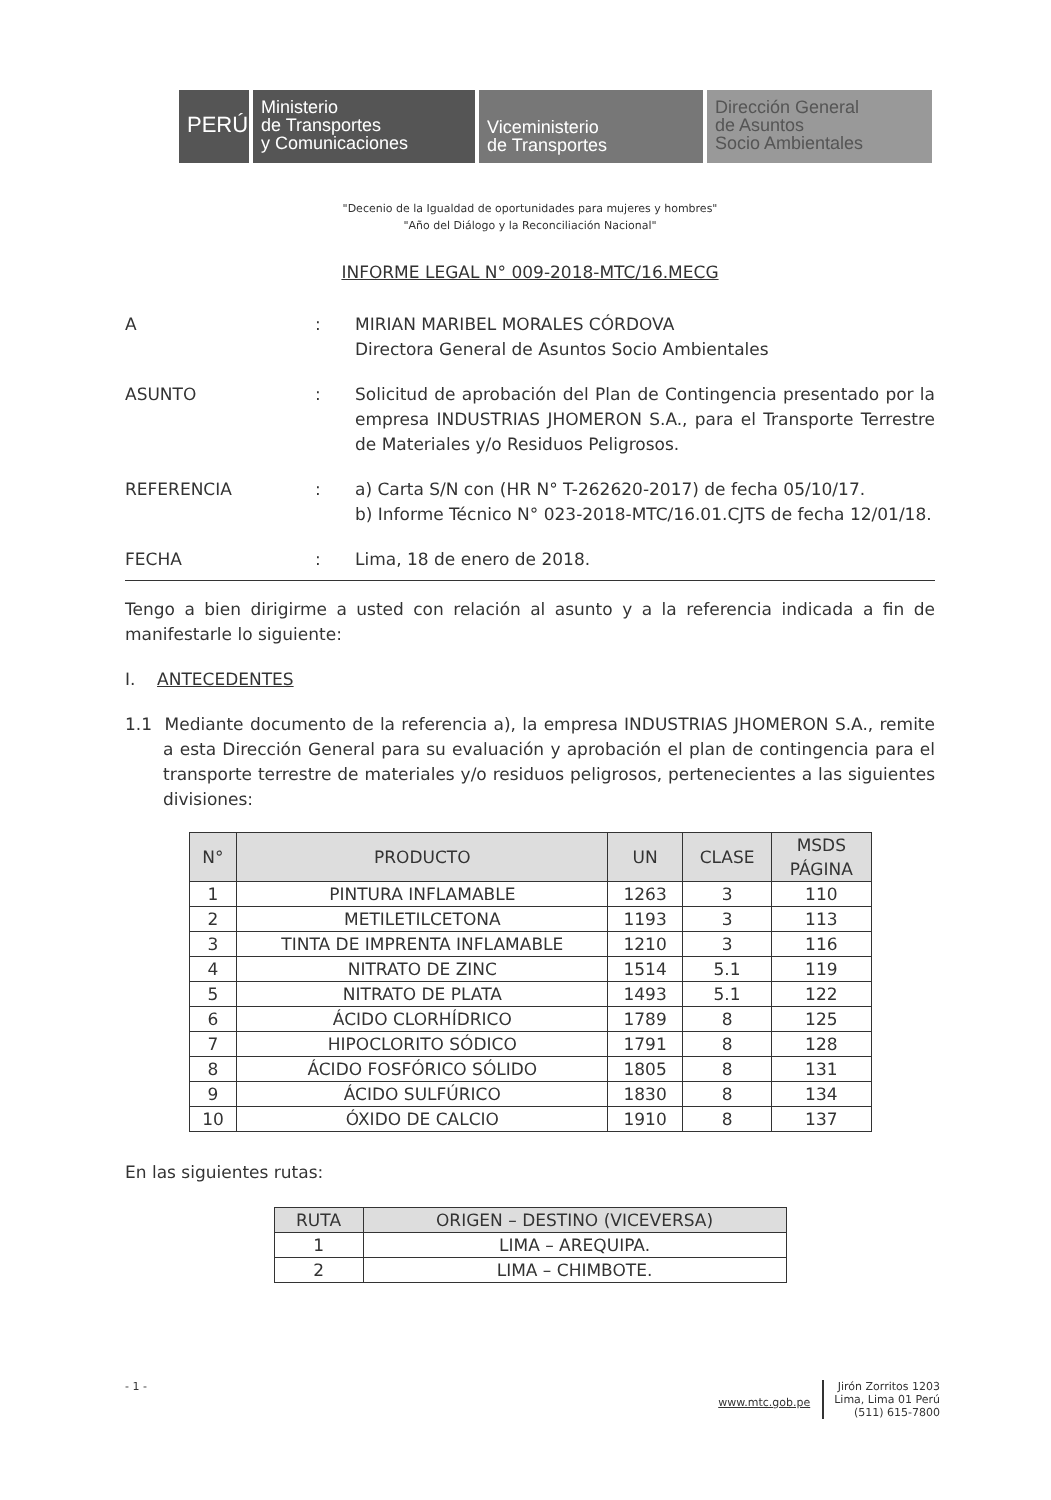PERÚ
Ministerio
de Transportes
y Comunicaciones
Viceministerio
de Transportes
Dirección General
de Asuntos
Socio Ambientales
"Decenio de la Igualdad de oportunidades para mujeres y hombres"
"Año del Diálogo y la Reconciliación Nacional"
INFORME LEGAL N° 009-2018-MTC/16.MECG
A : MIRIAN MARIBEL MORALES CÓRDOVA
Directora General de Asuntos Socio Ambientales
ASUNTO : Solicitud de aprobación del Plan de Contingencia presentado por la empresa INDUSTRIAS JHOMERON S.A., para el Transporte Terrestre de Materiales y/o Residuos Peligrosos.
REFERENCIA : a) Carta S/N con (HR N° T-262620-2017) de fecha 05/10/17.
b) Informe Técnico N° 023-2018-MTC/16.01.CJTS de fecha 12/01/18.
FECHA : Lima, 18 de enero de 2018.
Tengo a bien dirigirme a usted con relación al asunto y a la referencia indicada a fin de manifestarle lo siguiente:
I. ANTECEDENTES
1.1 Mediante documento de la referencia a), la empresa INDUSTRIAS JHOMERON S.A., remite a esta Dirección General para su evaluación y aprobación el plan de contingencia para el transporte terrestre de materiales y/o residuos peligrosos, pertenecientes a las siguientes divisiones:
| N° | PRODUCTO | UN | CLASE | MSDS PÁGINA |
| --- | --- | --- | --- | --- |
| 1 | PINTURA INFLAMABLE | 1263 | 3 | 110 |
| 2 | METILETILCETONA | 1193 | 3 | 113 |
| 3 | TINTA DE IMPRENTA INFLAMABLE | 1210 | 3 | 116 |
| 4 | NITRATO DE ZINC | 1514 | 5.1 | 119 |
| 5 | NITRATO DE PLATA | 1493 | 5.1 | 122 |
| 6 | ÁCIDO CLORHÍDRICO | 1789 | 8 | 125 |
| 7 | HIPOCLORITO SÓDICO | 1791 | 8 | 128 |
| 8 | ÁCIDO FOSFÓRICO SÓLIDO | 1805 | 8 | 131 |
| 9 | ÁCIDO SULFÚRICO | 1830 | 8 | 134 |
| 10 | ÓXIDO DE CALCIO | 1910 | 8 | 137 |
En las siguientes rutas:
| RUTA | ORIGEN – DESTINO (VICEVERSA) |
| --- | --- |
| 1 | LIMA – AREQUIPA. |
| 2 | LIMA – CHIMBOTE. |
- 1 - www.mtc.gob.pe Jirón Zorritos 1203
Lima, Lima 01 Perú
(511) 615-7800